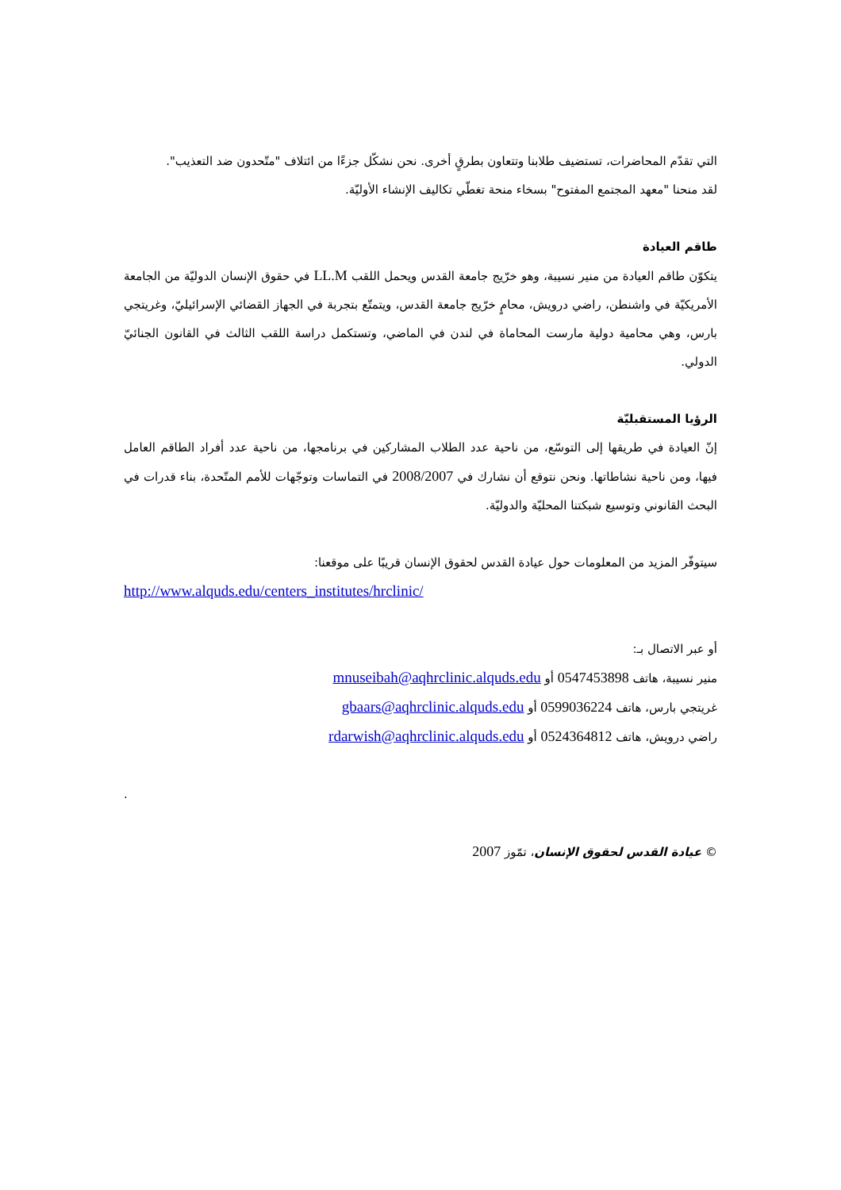التي تقدّم المحاضرات، تستضيف طلابنا وتتعاون بطرقٍ أخرى. نحن نشكّل جزءًا من ائتلاف "متّحدون ضد التعذيب".
لقد منحنا "معهد المجتمع المفتوح" بسخاء منحة تغطّي تكاليف الإنشاء الأوليّة.
طاقم العيادة
يتكوّن طاقم العيادة من منير نسيبة، وهو خرّيج جامعة القدس ويحمل اللقب LL.M في حقوق الإنسان الدوليّة من الجامعة الأمريكيّة في واشنطن، راضي درويش، محامٍ خرّيج جامعة القدس، ويتمتّع بتجربة في الجهاز القضائي الإسرائيليّ، وغريتجي بارس، وهي محامية دولية مارست المحاماة في لندن في الماضي، وتستكمل دراسة اللقب الثالث في القانون الجنائيّ الدولي.
الرؤيا المستقبليّة
إنّ العيادة في طريقها إلى التوسّع، من ناحية عدد الطلاب المشاركين في برنامجها، من ناحية عدد أفراد الطاقم العامل فيها، ومن ناحية نشاطاتها. ونحن نتوقع أن نشارك في 2008/2007 في التماسات وتوجّهات للأمم المتّحدة، بناء قدرات في البحث القانوني وتوسيع شبكتنا المحليّة والدوليّة.
سيتوفّر المزيد من المعلومات حول عيادة القدس لحقوق الإنسان قريبًا على موقعنا:
http://www.alquds.edu/centers_institutes/hrclinic/
أو عبر الاتصال بـ:
منير نسيبة، هاتف 0547453898 أو mnuseibah@aqhrclinic.alquds.edu
غريتجي بارس، هاتف 0599036224 أو gbaars@aqhrclinic.alquds.edu
راضي درويش، هاتف 0524364812 أو rdarwish@aqhrclinic.alquds.edu
.
© عيادة القدس لحقوق الإنسان، تمّوز 2007